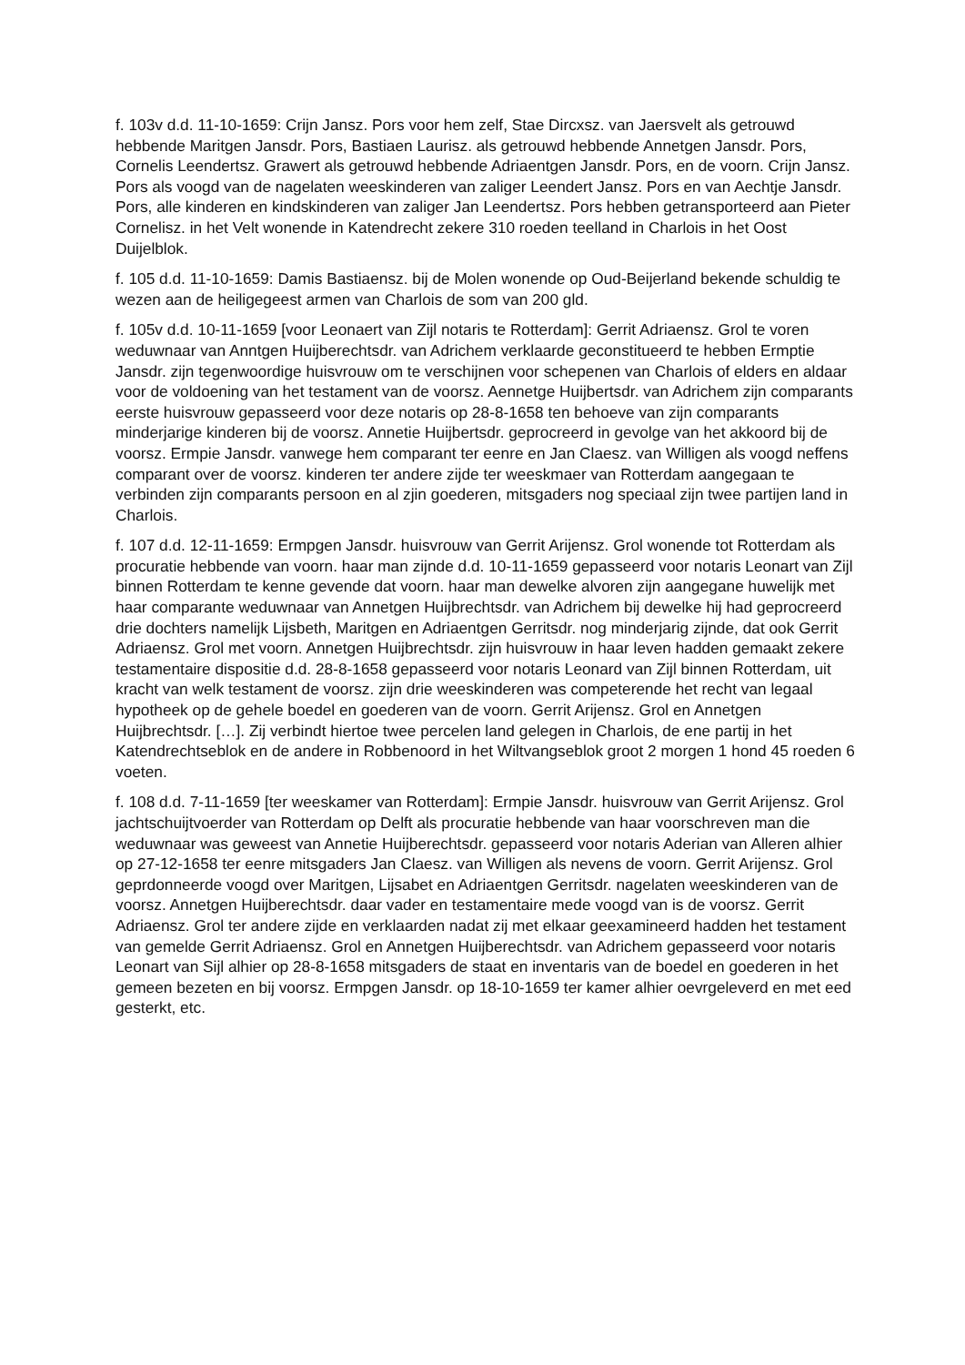f. 103v d.d. 11-10-1659: Crijn Jansz. Pors voor hem zelf, Stae Dircxsz. van Jaersvelt als getrouwd hebbende Maritgen Jansdr. Pors, Bastiaen Laurisz. als getrouwd hebbende Annetgen Jansdr. Pors, Cornelis Leendertsz. Grawert als getrouwd hebbende Adriaentgen Jansdr. Pors, en de voorn. Crijn Jansz. Pors als voogd van de nagelaten weeskinderen van zaliger Leendert Jansz. Pors en van Aechtje Jansdr. Pors, alle kinderen en kindskinderen van zaliger Jan Leendertsz. Pors hebben getransporteerd aan Pieter Cornelisz. in het Velt wonende in Katendrecht zekere 310 roeden teelland in Charlois in het Oost Duijelblok.
f. 105 d.d. 11-10-1659: Damis Bastiaensz. bij de Molen wonende op Oud-Beijerland bekende schuldig te wezen aan de heiligegeest armen van Charlois de som van 200 gld.
f. 105v d.d. 10-11-1659 [voor Leonaert van Zijl notaris te Rotterdam]: Gerrit Adriaensz. Grol te voren weduwnaar van Anntgen Huijberechtsdr. van Adrichem verklaarde geconstitueerd te hebben Ermptie Jansdr. zijn tegenwoordige huisvrouw om te verschijnen voor schepenen van Charlois of elders en aldaar voor de voldoening van het testament van de voorsz. Aennetge Huijbertsdr. van Adrichem zijn comparants eerste huisvrouw gepasseerd voor deze notaris op 28-8-1658 ten behoeve van zijn comparants minderjarige kinderen bij de voorsz. Annetie Huijbertsdr. geprocreerd in gevolge van het akkoord bij de voorsz. Ermpie Jansdr. vanwege hem comparant ter eenre en Jan Claesz. van Willigen als voogd neffens comparant over de voorsz. kinderen ter andere zijde ter weeskmaer van Rotterdam aangegaan te verbinden zijn comparants persoon en al zjin goederen, mitsgaders nog speciaal zijn twee partijen land in Charlois.
f. 107 d.d. 12-11-1659: Ermpgen Jansdr. huisvrouw van Gerrit Arijensz. Grol wonende tot Rotterdam als procuratie hebbende van voorn. haar man zijnde d.d. 10-11-1659 gepasseerd voor notaris Leonart van Zijl binnen Rotterdam te kenne gevende dat voorn. haar man dewelke alvoren zijn aangegane huwelijk met haar comparante weduwnaar van Annetgen Huijbrechtsdr. van Adrichem bij dewelke hij had geprocreerd drie dochters namelijk Lijsbeth, Maritgen en Adriaentgen Gerritsdr. nog minderjarig zijnde, dat ook Gerrit Adriaensz. Grol met voorn. Annetgen Huijbrechtsdr. zijn huisvrouw in haar leven hadden gemaakt zekere testamentaire dispositie d.d. 28-8-1658 gepasseerd voor notaris Leonard van Zijl binnen Rotterdam, uit kracht van welk testament de voorsz. zijn drie weeskinderen was competerende het recht van legaal hypotheek op de gehele boedel en goederen van de voorn. Gerrit Arijensz. Grol en Annetgen Huijbrechtsdr. […]. Zij verbindt hiertoe twee percelen land gelegen in Charlois, de ene partij in het Katendrechtseblok en de andere in Robbenoord in het Wiltvangseblok groot 2 morgen 1 hond 45 roeden 6 voeten.
f. 108 d.d. 7-11-1659 [ter weeskamer van Rotterdam]: Ermpie Jansdr. huisvrouw van Gerrit Arijensz. Grol jachtschuijtvoerder van Rotterdam op Delft als procuratie hebbende van haar voorschreven man die weduwnaar was geweest van Annetie Huijberechtsdr. gepasseerd voor notaris Aderian van Alleren alhier op 27-12-1658 ter eenre mitsgaders Jan Claesz. van Willigen als nevens de voorn. Gerrit Arijensz. Grol geprdonneerde voogd over Maritgen, Lijsabet en Adriaentgen Gerritsdr. nagelaten weeskinderen van de voorsz. Annetgen Huijberechtsdr. daar vader en testamentaire mede voogd van is de voorsz. Gerrit Adriaensz. Grol ter andere zijde en verklaarden nadat zij met elkaar geexamineerd hadden het testament van gemelde Gerrit Adriaensz. Grol en Annetgen Huijberechtsdr. van Adrichem gepasseerd voor notaris Leonart van Sijl alhier op 28-8-1658 mitsgaders de staat en inventaris van de boedel en goederen in het gemeen bezeten en bij voorsz. Ermpgen Jansdr. op 18-10-1659 ter kamer alhier oevrgeleverd en met eed gesterkt, etc.